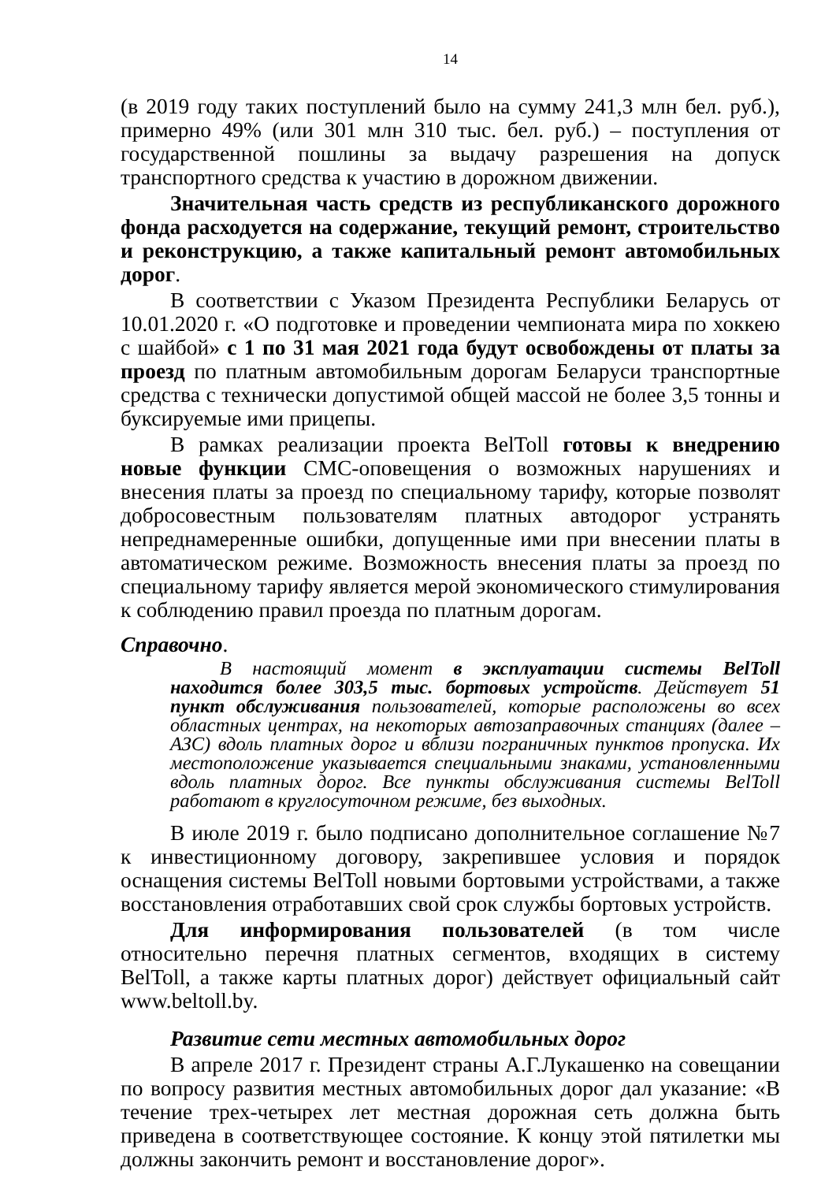14
(в 2019 году таких поступлений было на сумму 241,3 млн бел. руб.), примерно 49% (или 301 млн 310 тыс. бел. руб.) – поступления от государственной пошлины за выдачу разрешения на допуск транспортного средства к участию в дорожном движении.
Значительная часть средств из республиканского дорожного фонда расходуется на содержание, текущий ремонт, строительство и реконструкцию, а также капитальный ремонт автомобильных дорог.
В соответствии с Указом Президента Республики Беларусь от 10.01.2020 г. «О подготовке и проведении чемпионата мира по хоккею с шайбой» с 1 по 31 мая 2021 года будут освобождены от платы за проезд по платным автомобильным дорогам Беларуси транспортные средства с технически допустимой общей массой не более 3,5 тонны и буксируемые ими прицепы.
В рамках реализации проекта BelToll готовы к внедрению новые функции СМС-оповещения о возможных нарушениях и внесения платы за проезд по специальному тарифу, которые позволят добросовестным пользователям платных автодорог устранять непреднамеренные ошибки, допущенные ими при внесении платы в автоматическом режиме. Возможность внесения платы за проезд по специальному тарифу является мерой экономического стимулирования к соблюдению правил проезда по платным дорогам.
Справочно.
В настоящий момент в эксплуатации системы BelToll находится более 303,5 тыс. бортовых устройств. Действует 51 пункт обслуживания пользователей, которые расположены во всех областных центрах, на некоторых автозаправочных станциях (далее – АЗС) вдоль платных дорог и вблизи пограничных пунктов пропуска. Их местоположение указывается специальными знаками, установленными вдоль платных дорог. Все пункты обслуживания системы BelToll работают в круглосуточном режиме, без выходных.
В июле 2019 г. было подписано дополнительное соглашение №7 к инвестиционному договору, закрепившее условия и порядок оснащения системы BelToll новыми бортовыми устройствами, а также восстановления отработавших свой срок службы бортовых устройств.
Для информирования пользователей (в том числе относительно перечня платных сегментов, входящих в систему BelToll, а также карты платных дорог) действует официальный сайт www.beltoll.by.
Развитие сети местных автомобильных дорог
В апреле 2017 г. Президент страны А.Г.Лукашенко на совещании по вопросу развития местных автомобильных дорог дал указание: «В течение трех-четырех лет местная дорожная сеть должна быть приведена в соответствующее состояние. К концу этой пятилетки мы должны закончить ремонт и восстановление дорог».